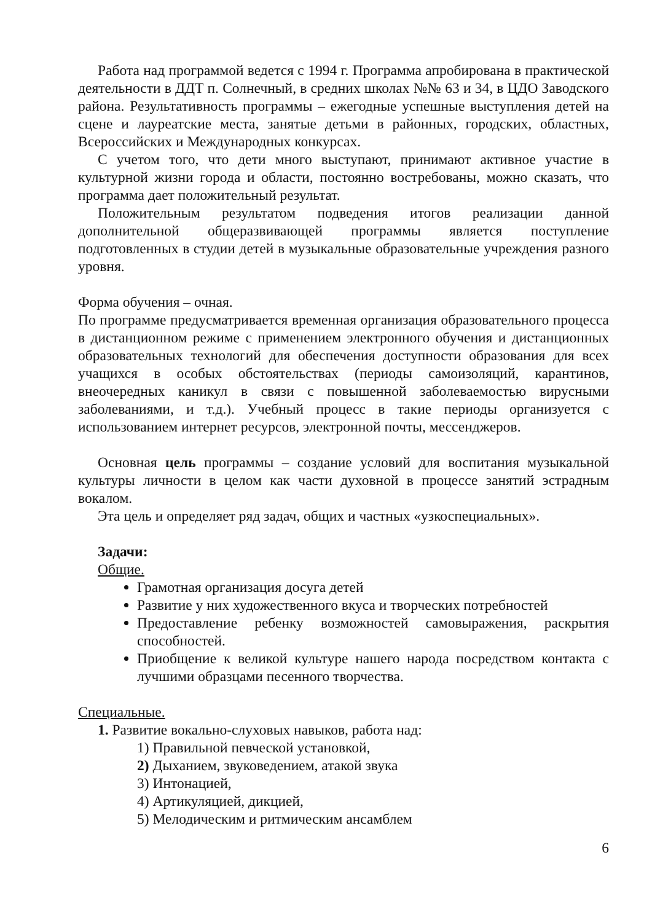Работа над программой ведется с 1994 г. Программа апробирована в практической деятельности в ДДТ п. Солнечный, в средних школах №№ 63 и 34, в ЦДО Заводского района. Результативность программы – ежегодные успешные выступления детей на сцене и лауреатские места, занятые детьми в районных, городских, областных, Всероссийских и Международных конкурсах.
С учетом того, что дети много выступают, принимают активное участие в культурной жизни города и области, постоянно востребованы, можно сказать, что программа дает положительный результат.
Положительным результатом подведения итогов реализации данной дополнительной общеразвивающей программы является поступление подготовленных в студии детей в музыкальные образовательные учреждения разного уровня.
Форма обучения – очная.
По программе предусматривается временная организация образовательного процесса в дистанционном режиме с применением электронного обучения и дистанционных образовательных технологий для обеспечения доступности образования для всех учащихся в особых обстоятельствах (периоды самоизоляций, карантинов, внеочередных каникул в связи с повышенной заболеваемостью вирусными заболеваниями, и т.д.). Учебный процесс в такие периоды организуется с использованием интернет ресурсов, электронной почты, мессенджеров.
Основная цель программы – создание условий для воспитания музыкальной культуры личности в целом как части духовной в процессе занятий эстрадным вокалом.
Эта цель и определяет ряд задач, общих и частных «узкоспециальных».
Задачи:
Общие.
Грамотная организация досуга детей
Развитие у них художественного вкуса и творческих потребностей
Предоставление ребенку возможностей самовыражения, раскрытия способностей.
Приобщение к великой культуре нашего народа посредством контакта с лучшими образцами песенного творчества.
Специальные.
1. Развитие вокально-слуховых навыков, работа над:
1) Правильной певческой установкой,
2) Дыханием, звуковедением, атакой звука
3) Интонацией,
4) Артикуляцией, дикцией,
5) Мелодическим и ритмическим ансамблем
6